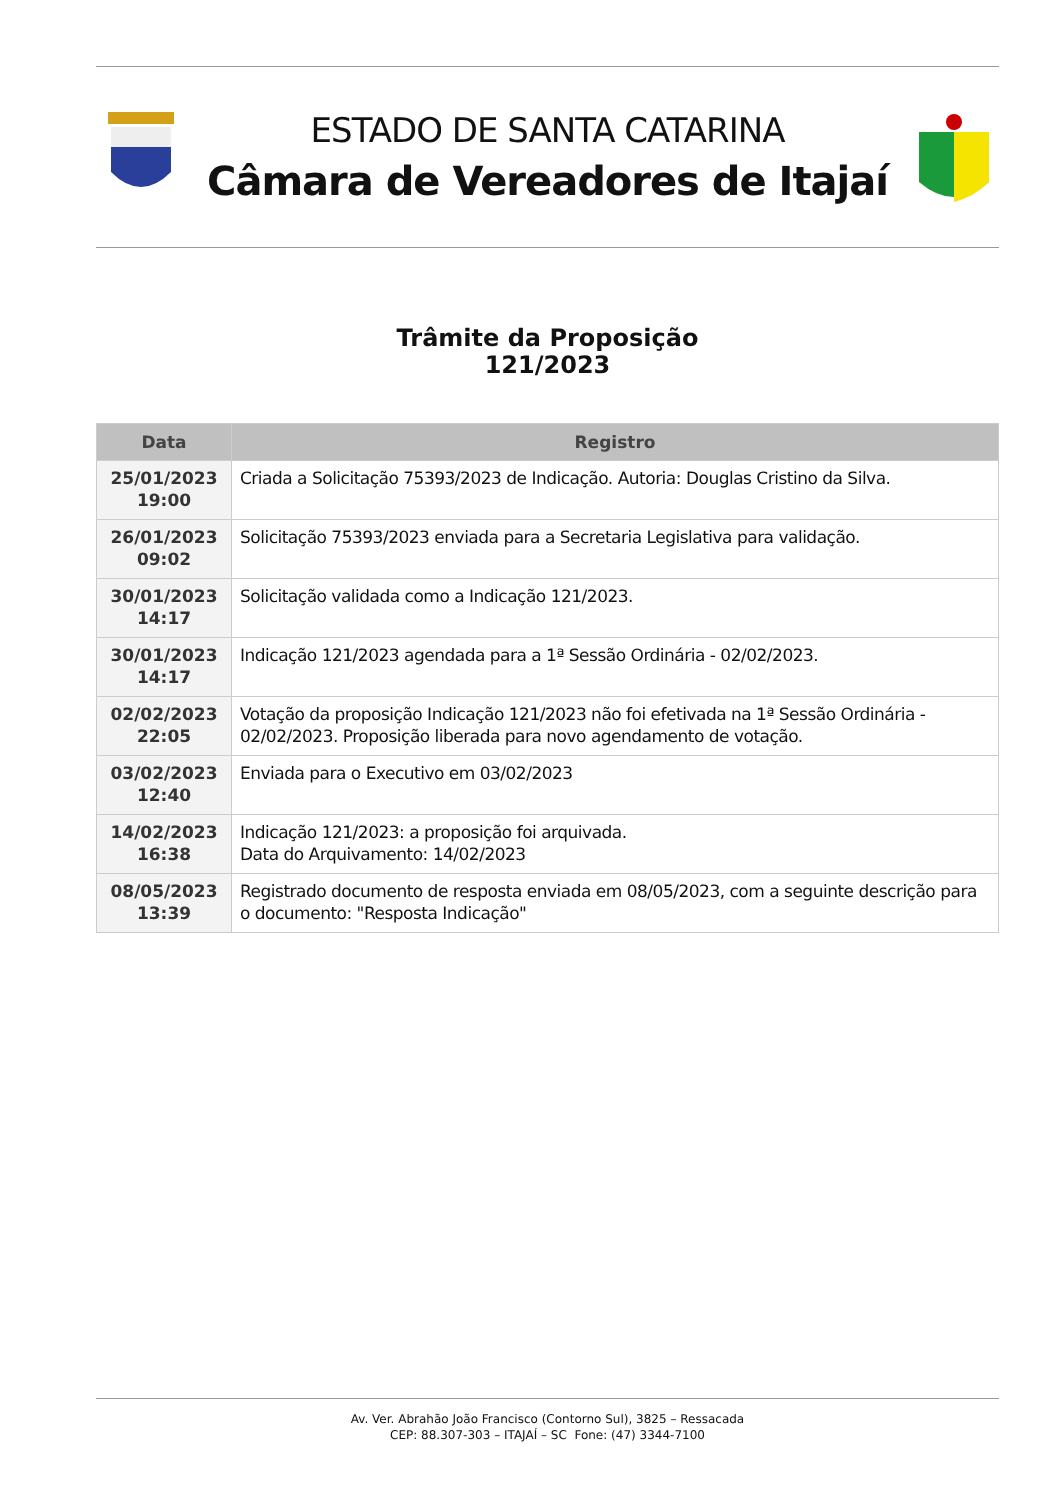ESTADO DE SANTA CATARINA
Câmara de Vereadores de Itajaí
Trâmite da Proposição
121/2023
| Data | Registro |
| --- | --- |
| 25/01/2023 19:00 | Criada a Solicitação 75393/2023 de Indicação. Autoria: Douglas Cristino da Silva. |
| 26/01/2023 09:02 | Solicitação 75393/2023 enviada para a Secretaria Legislativa para validação. |
| 30/01/2023 14:17 | Solicitação validada como a Indicação 121/2023. |
| 30/01/2023 14:17 | Indicação 121/2023 agendada para a 1ª Sessão Ordinária - 02/02/2023. |
| 02/02/2023 22:05 | Votação da proposição Indicação 121/2023 não foi efetivada na 1ª Sessão Ordinária - 02/02/2023. Proposição liberada para novo agendamento de votação. |
| 03/02/2023 12:40 | Enviada para o Executivo em 03/02/2023 |
| 14/02/2023 16:38 | Indicação 121/2023: a proposição foi arquivada. Data do Arquivamento: 14/02/2023 |
| 08/05/2023 13:39 | Registrado documento de resposta enviada em 08/05/2023, com a seguinte descrição para o documento: "Resposta Indicação" |
Av. Ver. Abrahão João Francisco (Contorno Sul), 3825 – Ressacada
CEP: 88.307-303 – ITAJAÍ – SC Fone: (47) 3344-7100